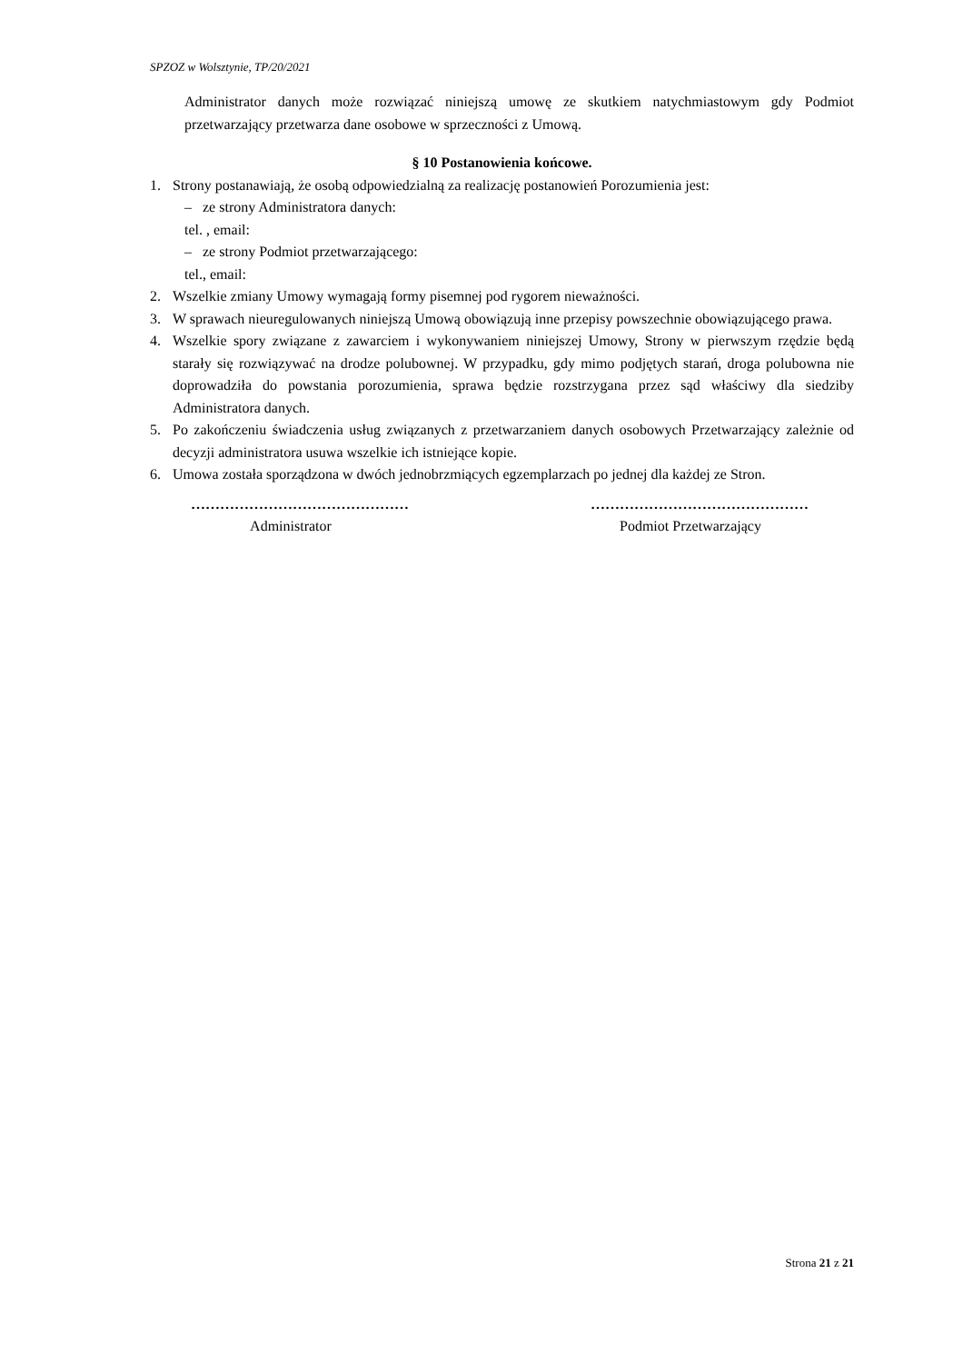SPZOZ w Wolsztynie, TP/20/2021
Administrator danych może rozwiązać niniejszą umowę ze skutkiem natychmiastowym gdy Podmiot przetwarzający przetwarza dane osobowe w sprzeczności z Umową.
§ 10 Postanowienia końcowe.
1. Strony postanawiają, że osobą odpowiedzialną za realizację postanowień Porozumienia jest:
– ze strony Administratora danych:
tel. , email:
– ze strony Podmiot przetwarzającego:
tel., email:
2. Wszelkie zmiany Umowy wymagają formy pisemnej pod rygorem nieważności.
3. W sprawach nieuregulowanych niniejszą Umową obowiązują inne przepisy powszechnie obowiązującego prawa.
4. Wszelkie spory związane z zawarciem i wykonywaniem niniejszej Umowy, Strony w pierwszym rzędzie będą starały się rozwiązywać na drodze polubownej. W przypadku, gdy mimo podjętych starań, droga polubowna nie doprowadziła do powstania porozumienia, sprawa będzie rozstrzygana przez sąd właściwy dla siedziby Administratora danych.
5. Po zakończeniu świadczenia usług związanych z przetwarzaniem danych osobowych Przetwarzający zależnie od decyzji administratora usuwa wszelkie ich istniejące kopie.
6. Umowa została sporządzona w dwóch jednobrzmiących egzemplarzach po jednej dla każdej ze Stron.
………………………………………
Administrator
………………………………………
Podmiot Przetwarzający
Strona 21 z 21